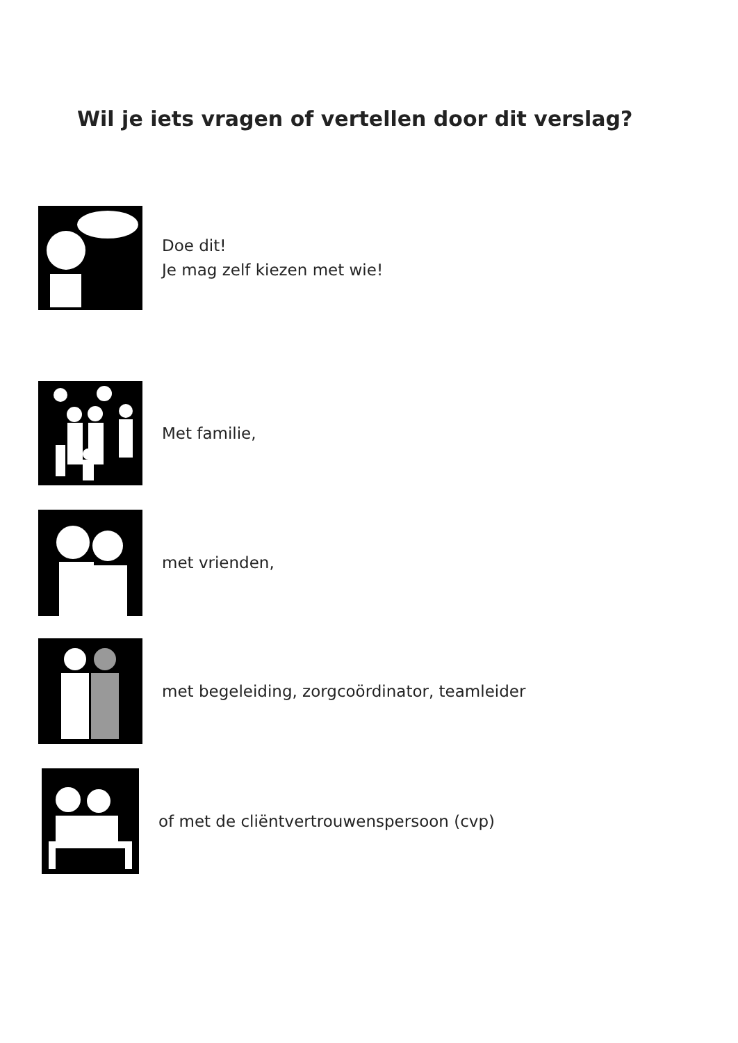Wil je iets vragen of vertellen door dit verslag?
Doe dit!
Je mag zelf kiezen met wie!
Met familie,
met vrienden,
met begeleiding, zorgcoördinator, teamleider
of met de cliëntvertrouwenspersoon (cvp)